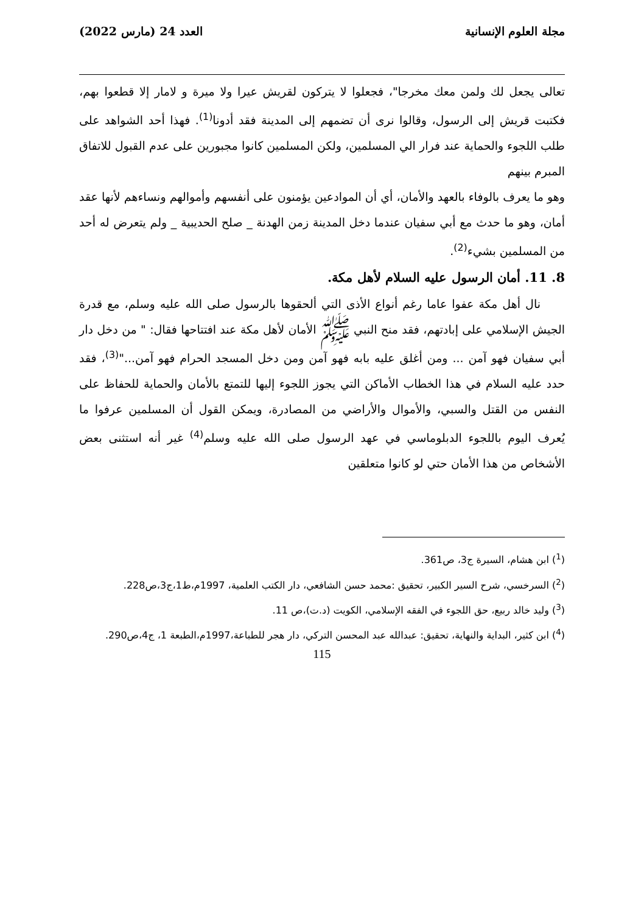مجلة العلوم الإنسانية العدد 24 (مارس 2022)
تعالى يجعل لك ولمن معك مخرجا"، فجعلوا لا يتركون لقريش عيرا ولا ميرة و لامار إلا قطعوا بهم، فكتبت قريش إلى الرسول، وقالوا نرى أن تضمهم إلى المدينة فقد أدونا<sup>(1)</sup>. فهذا أحد الشواهد على طلب اللجوء والحماية عند فرار الي المسلمين، ولكن المسلمين كانوا مجبورين على عدم القبول للاتفاق المبرم بينهم
وهو ما يعرف بالوفاء بالعهد والأمان، أي أن الموادعين يؤمنون على أنفسهم وأموالهم ونساءهم لأنها عقد أمان، وهو ما حدث مع أبي سفيان عندما دخل المدينة زمن الهدنة _ صلح الحديبية _ ولم يتعرض له أحد من المسلمين بشيء<sup>(2)</sup>.
8. 11. أمان الرسول عليه السلام لأهل مكة.
نال أهل مكة عفوا عاما رغم أنواع الأذى التي ألحقوها بالرسول صلى الله عليه وسلم، مع قدرة الجيش الإسلامي على إبادتهم، فقد منح النبي ﷺ الأمان لأهل مكة عند افتتاحها فقال: " من دخل دار أبي سفيان فهو آمن ... ومن أغلق عليه بابه فهو آمن ومن دخل المسجد الحرام فهو آمن..."<sup>(3)</sup>، فقد حدد عليه السلام في هذا الخطاب الأماكن التي يجوز اللجوء إليها للتمتع بالأمان والحماية للحفاظ على النفس من القتل والسبي، والأموال والأراضي من المصادرة، ويمكن القول أن المسلمين عرفوا ما يُعرف اليوم باللجوء الدبلوماسي في عهد الرسول صلى الله عليه وسلم<sup>(4)</sup> غير أنه استثنى بعض الأشخاص من هذا الأمان حتي لو كانوا متعلقين
(<sup>1</sup>) ابن هشام، السيرة ج3، ص361.
(<sup>2</sup>) السرخسي، شرح السير الكبير، تحقيق :محمد حسن الشافعي، دار الكتب العلمية، 1997م،ط1،ج3،ص228.
(<sup>3</sup>) وليد خالد ربيع، حق اللجوء في الفقه الإسلامي، الكويت (د.ت)،ص 11.
(<sup>4</sup>) ابن كثير، البداية والنهاية، تحقيق: عبدالله عبد المحسن التركي، دار هجر للطباعة،1997م،الطبعة 1، ج4،ص290.
115